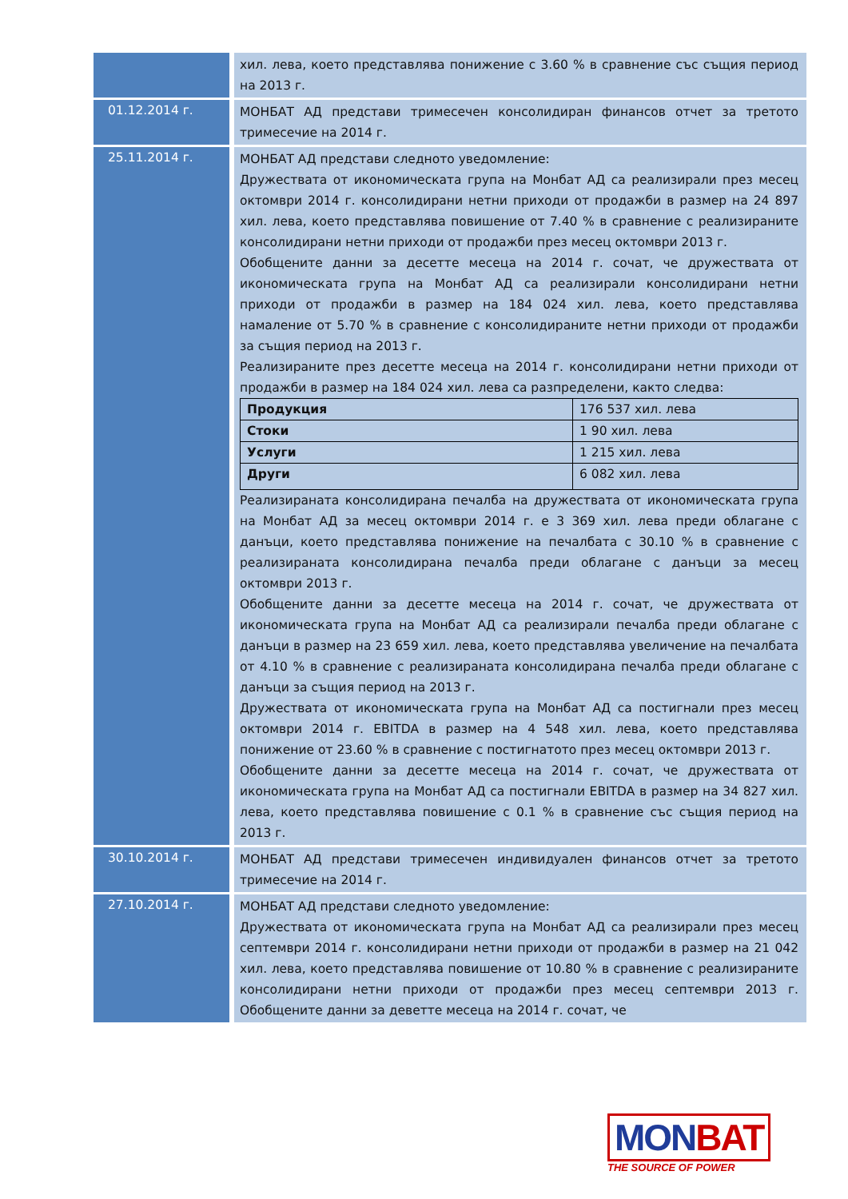| | хил. лева, което представлява понижение с 3.60 % в сравнение със същия период на 2013 г. |
| 01.12.2014 г. | МОНБАТ АД представи тримесечен консолидиран финансов отчет за третото тримесечие на 2014 г. |
| 25.11.2014 г. | МОНБАТ АД представи следното уведомление: Дружествата от икономическата група на Монбат АД са реализирали през месец октомври 2014 г. консолидирани нетни приходи от продажби в размер на 24 897 хил. лева, което представлява повишение от 7.40 % в сравнение с реализираните консолидирани нетни приходи от продажби през месец октомври 2013 г. Обобщените данни за десетте месеца на 2014 г. сочат, че дружествата от икономическата група на Монбат АД са реализирали консолидирани нетни приходи от продажби в размер на 184 024 хил. лева, което представлява намаление от 5.70 % в сравнение с консолидираните нетни приходи от продажби за същия период на 2013 г. Реализираните през десетте месеца на 2014 г. консолидирани нетни приходи от продажби в размер на 184 024 хил. лева са разпределени, както следва: / Продукция / 176 537 хил. лева / / Стоки / 1 90 хил. лева / / Услуги / 1 215 хил. лева / / Други / 6 082 хил. лева / Реализираната консолидирана печалба на дружествата от икономическата група на Монбат АД за месец октомври 2014 г. е 3 369 хил. лева преди облагане с данъци, което представлява понижение на печалбата с 30.10 % в сравнение с реализираната консолидирана печалба преди облагане с данъци за месец октомври 2013 г. Обобщените данни за десетте месеца на 2014 г. сочат, че дружествата от икономическата група на Монбат АД са реализирали печалба преди облагане с данъци в размер на 23 659 хил. лева, което представлява увеличение на печалбата от 4.10 % в сравнение с реализираната консолидирана печалба преди облагане с данъци за същия период на 2013 г. Дружествата от икономическата група на Монбат АД са постигнали през месец октомври 2014 г. EBITDA в размер на 4 548 хил. лева, което представлява понижение от 23.60 % в сравнение с постигнатото през месец октомври 2013 г. Обобщените данни за десетте месеца на 2014 г. сочат, че дружествата от икономическата група на Монбат АД са постигнали EBITDA в размер на 34 827 хил. лева, което представлява повишение с 0.1 % в сравнение със същия период на 2013 г. |
| 30.10.2014 г. | МОНБАТ АД представи тримесечен индивидуален финансов отчет за третото тримесечие на 2014 г. |
| 27.10.2014 г. | МОНБАТ АД представи следното уведомление: Дружествата от икономическата група на Монбат АД са реализирали през месец септември 2014 г. консолидирани нетни приходи от продажби в размер на 21 042 хил. лева, което представлява повишение от 10.80 % в сравнение с реализираните консолидирани нетни приходи от продажби през месец септември 2013 г. Обобщените данни за деветте месеца на 2014 г. сочат, че |
MON BAT
THE SOURCE OF POWER